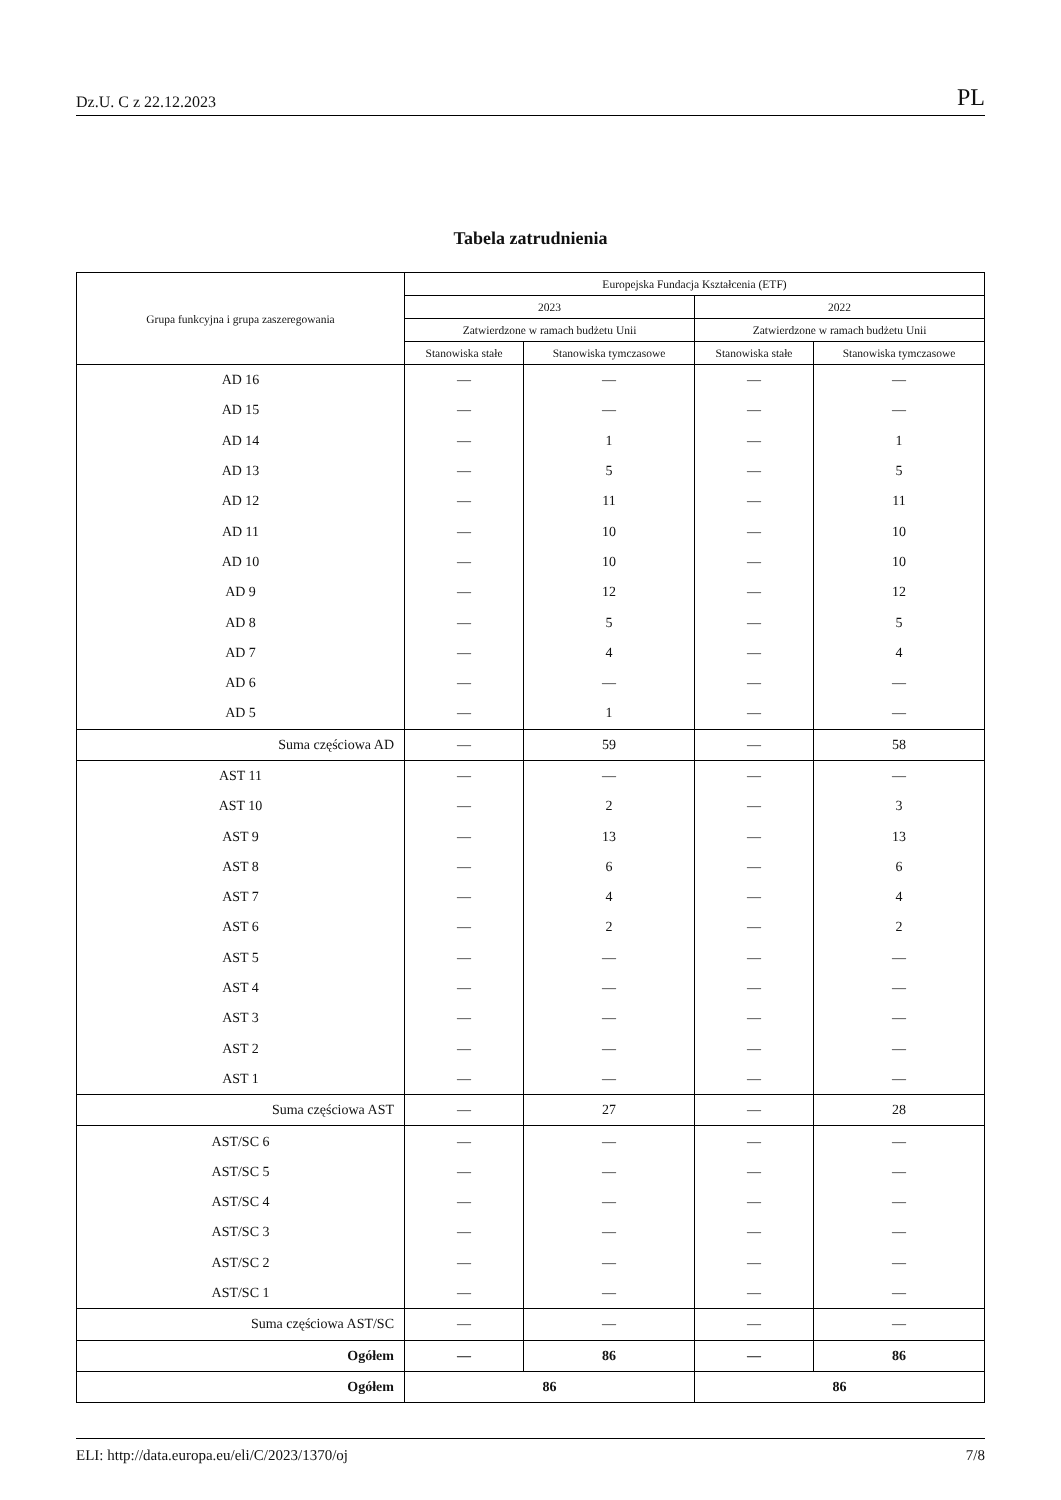Dz.U. C z 22.12.2023 PL
Tabela zatrudnienia
| Grupa funkcyjna i grupa zaszeregowania | Europejska Fundacja Kształcenia (ETF) | | | |
| --- | --- | --- | --- | --- |
| | 2023 | | 2022 | |
| | Zatwierdzone w ramach budżetu Unii | | Zatwierdzone w ramach budżetu Unii | |
| | Stanowiska stałe | Stanowiska tymczasowe | Stanowiska stałe | Stanowiska tymczasowe |
| AD 16 | — | — | — | — |
| AD 15 | — | — | — | — |
| AD 14 | — | 1 | — | 1 |
| AD 13 | — | 5 | — | 5 |
| AD 12 | — | 11 | — | 11 |
| AD 11 | — | 10 | — | 10 |
| AD 10 | — | 10 | — | 10 |
| AD 9 | — | 12 | — | 12 |
| AD 8 | — | 5 | — | 5 |
| AD 7 | — | 4 | — | 4 |
| AD 6 | — | — | — | — |
| AD 5 | — | 1 | — | — |
| Suma częściowa AD | — | 59 | — | 58 |
| AST 11 | — | — | — | — |
| AST 10 | — | 2 | — | 3 |
| AST 9 | — | 13 | — | 13 |
| AST 8 | — | 6 | — | 6 |
| AST 7 | — | 4 | — | 4 |
| AST 6 | — | 2 | — | 2 |
| AST 5 | — | — | — | — |
| AST 4 | — | — | — | — |
| AST 3 | — | — | — | — |
| AST 2 | — | — | — | — |
| AST 1 | — | — | — | — |
| Suma częściowa AST | — | 27 | — | 28 |
| AST/SC 6 | — | — | — | — |
| AST/SC 5 | — | — | — | — |
| AST/SC 4 | — | — | — | — |
| AST/SC 3 | — | — | — | — |
| AST/SC 2 | — | — | — | — |
| AST/SC 1 | — | — | — | — |
| Suma częściowa AST/SC | — | — | — | — |
| Ogółem | — | 86 | — | 86 |
| Ogółem | 86 | | 86 | |
ELI: http://data.europa.eu/eli/C/2023/1370/oj 7/8